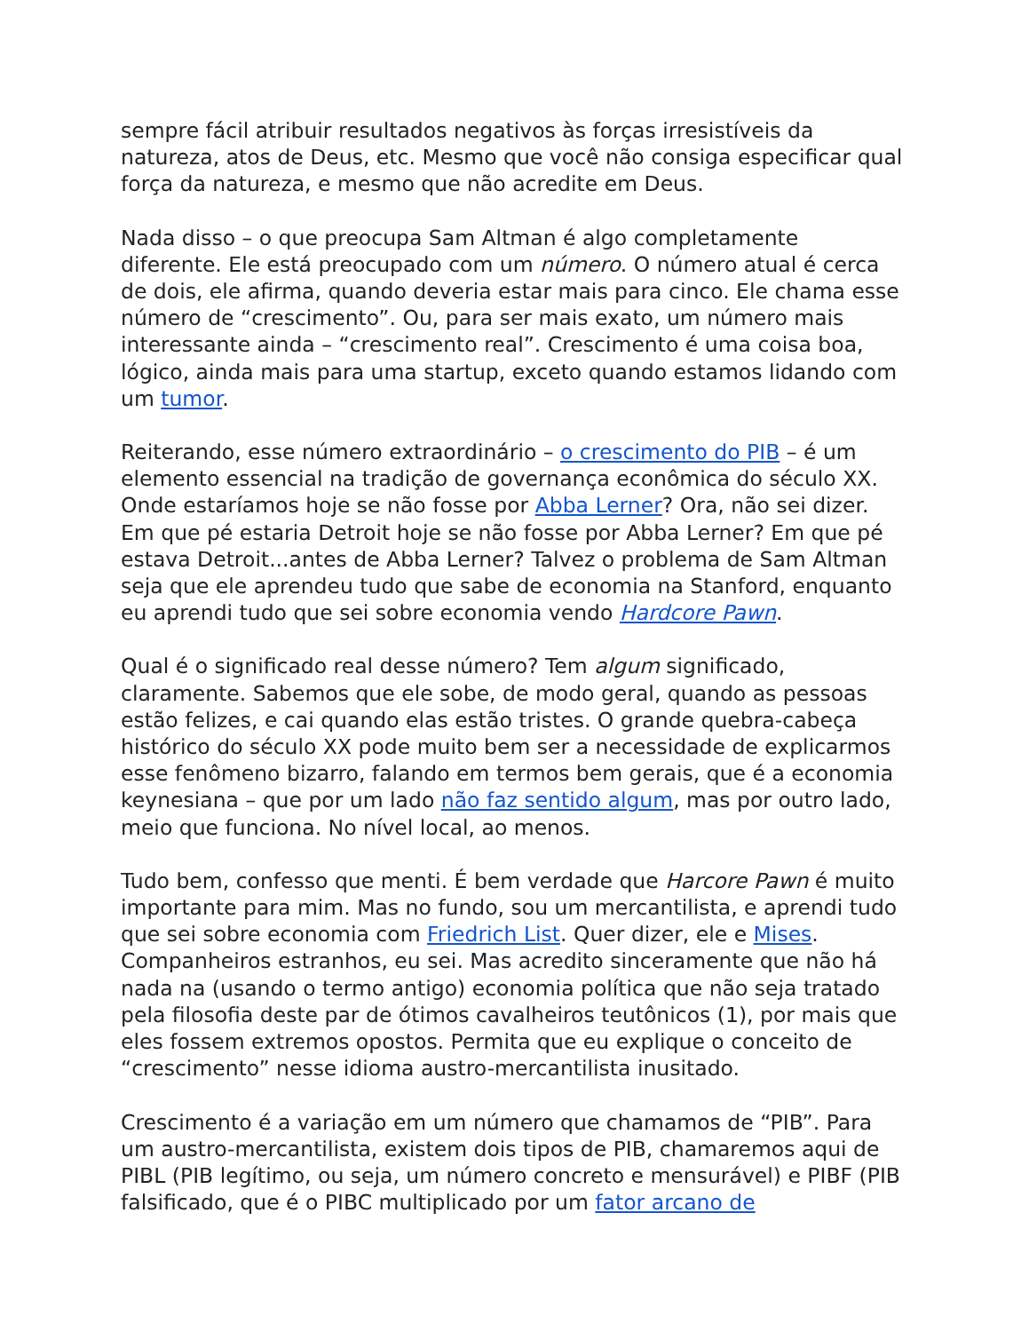sempre fácil atribuir resultados negativos às forças irresistíveis da natureza, atos de Deus, etc. Mesmo que você não consiga especificar qual força da natureza, e mesmo que não acredite em Deus.
Nada disso – o que preocupa Sam Altman é algo completamente diferente. Ele está preocupado com um número. O número atual é cerca de dois, ele afirma, quando deveria estar mais para cinco. Ele chama esse número de “crescimento”. Ou, para ser mais exato, um número mais interessante ainda – “crescimento real”. Crescimento é uma coisa boa, lógico, ainda mais para uma startup, exceto quando estamos lidando com um tumor.
Reiterando, esse número extraordinário – o crescimento do PIB – é um elemento essencial na tradição de governança econômica do século XX. Onde estaríamos hoje se não fosse por Abba Lerner? Ora, não sei dizer. Em que pé estaria Detroit hoje se não fosse por Abba Lerner? Em que pé estava Detroit...antes de Abba Lerner? Talvez o problema de Sam Altman seja que ele aprendeu tudo que sabe de economia na Stanford, enquanto eu aprendi tudo que sei sobre economia vendo Hardcore Pawn.
Qual é o significado real desse número? Tem algum significado, claramente. Sabemos que ele sobe, de modo geral, quando as pessoas estão felizes, e cai quando elas estão tristes. O grande quebra-cabeça histórico do século XX pode muito bem ser a necessidade de explicarmos esse fenômeno bizarro, falando em termos bem gerais, que é a economia keynesiana – que por um lado não faz sentido algum, mas por outro lado, meio que funciona. No nível local, ao menos.
Tudo bem, confesso que menti. É bem verdade que Harcore Pawn é muito importante para mim. Mas no fundo, sou um mercantilista, e aprendi tudo que sei sobre economia com Friedrich List. Quer dizer, ele e Mises. Companheiros estranhos, eu sei. Mas acredito sinceramente que não há nada na (usando o termo antigo) economia política que não seja tratado pela filosofia deste par de ótimos cavalheiros teutônicos (1), por mais que eles fossem extremos opostos. Permita que eu explique o conceito de “crescimento” nesse idioma austro-mercantilista inusitado.
Crescimento é a variação em um número que chamamos de “PIB”. Para um austro-mercantilista, existem dois tipos de PIB, chamaremos aqui de PIBL (PIB legítimo, ou seja, um número concreto e mensurável) e PIBF (PIB falsificado, que é o PIBC multiplicado por um fator arcano de